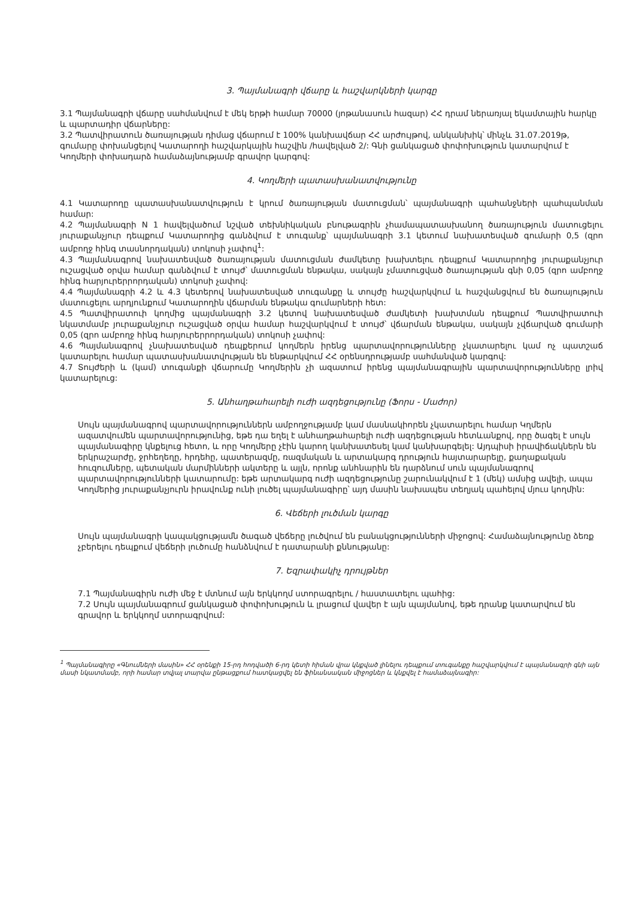3. Պայմանագրի վճարը և հաշվարկների կարգը
3.1 Պայմանագրի վճարը սահմանվում է մեկ երթի համար 70000 (յոթանասուն հազար) ՀՀ դրամ ներառյալ եկամտային հարկը և պարտադիր վճարները:
3.2 Պատվիրատուն ծառայության դիմաց վճարում է 100% կանխավճար ՀՀ արժույթով, անկանխիկ՝ մինչև 31.07.2019թ, գումարը փոխանցելով Կատարողի հաշվարկային հաշվին /հավելված 2/: Գնի ցանկացած փոփոխություն կատարվում է Կողմերի փոխադարձ համաձայնությամբ գրավոր կարգով:
4. Կողմերի պատասխանատվությունը
4.1 Կատարողը պատասխանատվություն է կրում ծառայության մատուցման՝ պայմանագրի պահանջների պահպանման համար:
4.2 Պայմանագրի N 1 հավելվածում նշված տեխնիկական բնութագրին չհամապատասխանող ծառայություն մատուցելու յուրաքանչյուր դեպքում Կատարողից գանձվում է տուգանք՝ պայմանագրի 3.1 կետում նախատեսված գումարի 0,5 (զրո ամբողջ հինգ տասնորդական) տոկոսի չափով<sup>1</sup>:
4.3 Պայմանագրով նախատեսված ծառայության մատուցման ժամկետը խախտելու դեպքում Կատարողից յուրաքանչյուր ուշացված օրվա համար գանձվում է տույժ՝ մատուցման ենթակա, սակայն չմատուցված ծառայության գնի 0,05 (զրո ամբողջ հինգ հարյուրերրորդական) տոկոսի չափով:
4.4 Պայմանագրի 4.2 և 4.3 կետերով նախատեսված տուգանքը և տույժը հաշվարկվում և հաշվանցվում են ծառայություն մատուցելու արդյունքում Կատարողին վճարման ենթակա գումարների հետ:
4.5 Պատվիրատուի կողմից պայմանագրի 3.2 կետով նախատեսված ժամկետի խախտման դեպքում Պատվիրատուի նկատմամբ յուրաքանչյուր ուշացված օրվա համար հաշվարկվում է տույժ՝ վճարման ենթակա, սակայն չվճարված գումարի 0,05 (զրո ամբողջ հինգ հարյուրերրորդական) տոկոսի չափով:
4.6 Պայմանագրով չնախատեսված դեպքերում կողմերն իրենց պարտավորությունները չկատարելու կամ ոչ պատշաճ կատարելու համար պատասխանատվության են ենթարկվում ՀՀ օրենսդրությամբ սահմանված կարգով:
4.7 Տույժերի և (կամ) տուգանքի վճարումը Կողմերին չի ազատում իրենց պայմանագրային պարտավորությունները լրիվ կատարելուց:
5. Անհաղթահարելի ուժի ազդեցությունը (Ֆորս - Մաժոր)
Սույն պայմանագրով պարտավորություններն ամբողջությամբ կամ մասնակիորեն չկատարելու համար Կղմերն ազատվումեն պարտավորությունից, եթե դա եղել է անհաղթահարելի ուժի ազդեցության հետևանքով, որը ծագել է սույն պայմանագիրը կնքելուց հետո, և որը Կողմերը չէին կարող կանխատեսել կամ կանխարգելել: Այդպիսի իրավիճակներն են երկրաշարժը, ջրհեղեղը, հրդեհը, պատերազմը, ռազմական և արտակարգ դրություն հայտարարելը, քաղաքական հուզումները, պետական մարմինների ակտերը և այլն, որոնք անհնարին են դարձնում սուն պայմանագրով պարտավորությունների կատարումը: եթե արտակարգ ուժի ազդեցությունը շարունակվում է 1 (մեկ) ամսից ավելի, ապա Կողմերից յուրաքանչյուրն իրավունք ունի լուծել պայմանագիրը՝ այդ մասին նախապես տեղյակ պահելով մյուս կողմին:
6. Վեճերի լուծման կարգը
Սույն պայմանագրի կապակցությամն ծագած վեճերը լուծվում են բանակցությունների միջոցով: Համաձայնությունը ձեռք չբերելու դեպքում վեճերի լուծումը հանձնվում է դատարանի քննությանը:
7. Եզրափակիչ դրույթներ
7.1 Պայմանագիրն ուժի մեջ է մտնում այն երկկողմ ստորագրելու / հաստատելու պահից:
7.2 Սույն պայմանագրում ցանկացած փոփոխություն և լրացում վավեր է այն պայմանով, եթե դրանք կատարվում են գրավոր և երկկողմ ստորագրվում:
<sup>1</sup> Պայմանագիրը «Գնումների մասին» ՀՀ օրենքի 15-րդ հոդվածի 6-րդ կետի հիման վրա կնքված լինելու դեպքում տուգանքը հաշվարկվում է պայմանագրի գնի այն մասի նկատմամբ, որի համար տվյալ տարվա ընթացքում հատկացվել են ֆինանսական միջոցներ և կնքվել է համաձայնագիր: